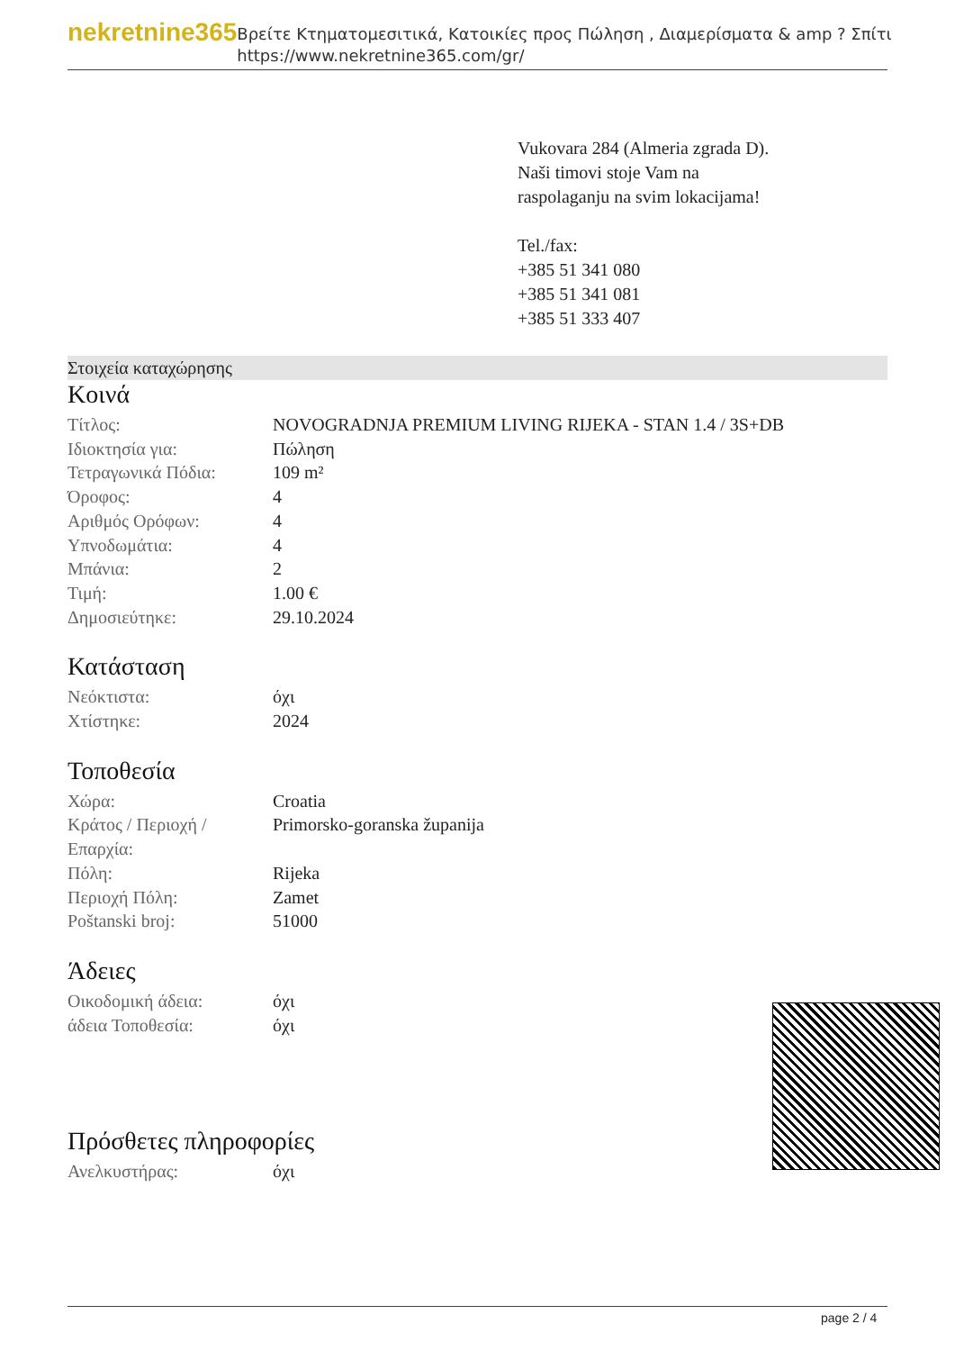nekretnine365
Βρείτε Κτηματομεσιτικά, Κατοικίες προς Πώληση , Διαμερίσματα & amp ? Σπίτι
https://www.nekretnine365.com/gr/
Vukovara 284 (Almeria zgrada D).
Naši timovi stoje Vam na raspolaganju na svim lokacijama!
Tel./fax:
+385 51 341 080
+385 51 341 081
+385 51 333 407
Στοιχεία καταχώρησης
Κοινά
| Τίτλος: | NOVOGRADNJA PREMIUM LIVING RIJEKA - STAN 1.4 / 3S+DB |
| Ιδιοκτησία για: | Πώληση |
| Τετραγωνικά Πόδια: | 109 m² |
| Όροφος: | 4 |
| Αριθμός Ορόφων: | 4 |
| Υπνοδωμάτια: | 4 |
| Μπάνια: | 2 |
| Τιμή: | 1.00 € |
| Δημοσιεύτηκε: | 29.10.2024 |
Κατάσταση
| Νεόκτιστα: | όχι |
| Χτίστηκε: | 2024 |
Τοποθεσία
| Χώρα: | Croatia |
| Κράτος / Περιοχή / Επαρχία: | Primorsko-goranska županija |
| Πόλη: | Rijeka |
| Περιοχή Πόλη: | Zamet |
| Poštanski broj: | 51000 |
Άδειες
| Οικοδομική άδεια: | όχι |
| άδεια Τοποθεσία: | όχι |
Πρόσθετες πληροφορίες
| Ανελκυστήρας: | όχι |
page 2 / 4